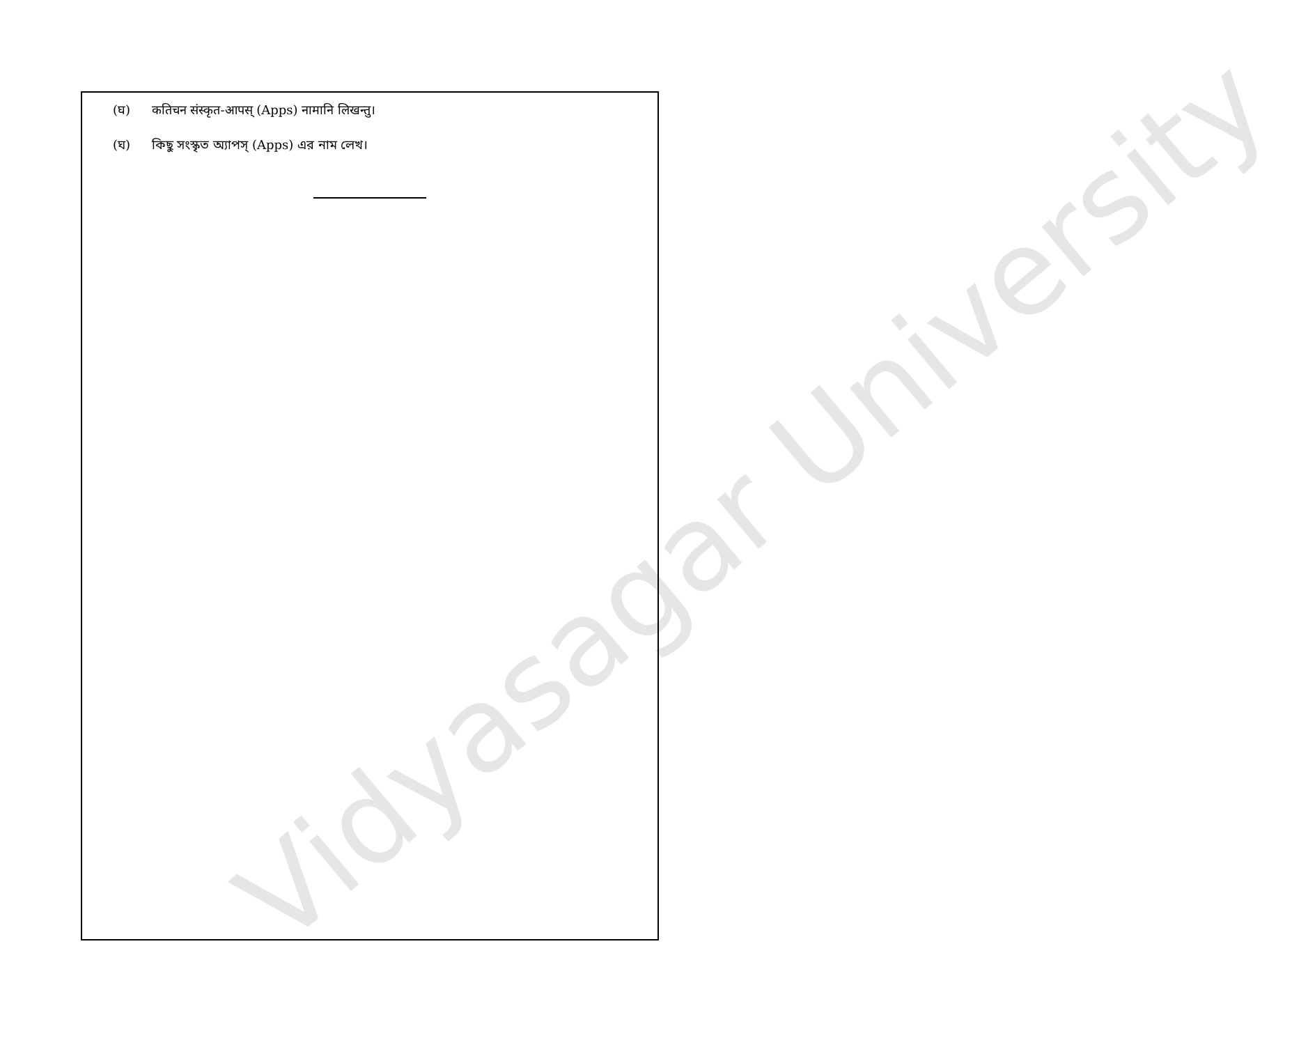Vidyasagar University
(घ) कतिचन संस्कृत-आपस् (Apps) नामानि लिखन्तु।
(ঘ) কিছু সংস্কৃত অ্যাপস্ (Apps) এর নাম লেখ।